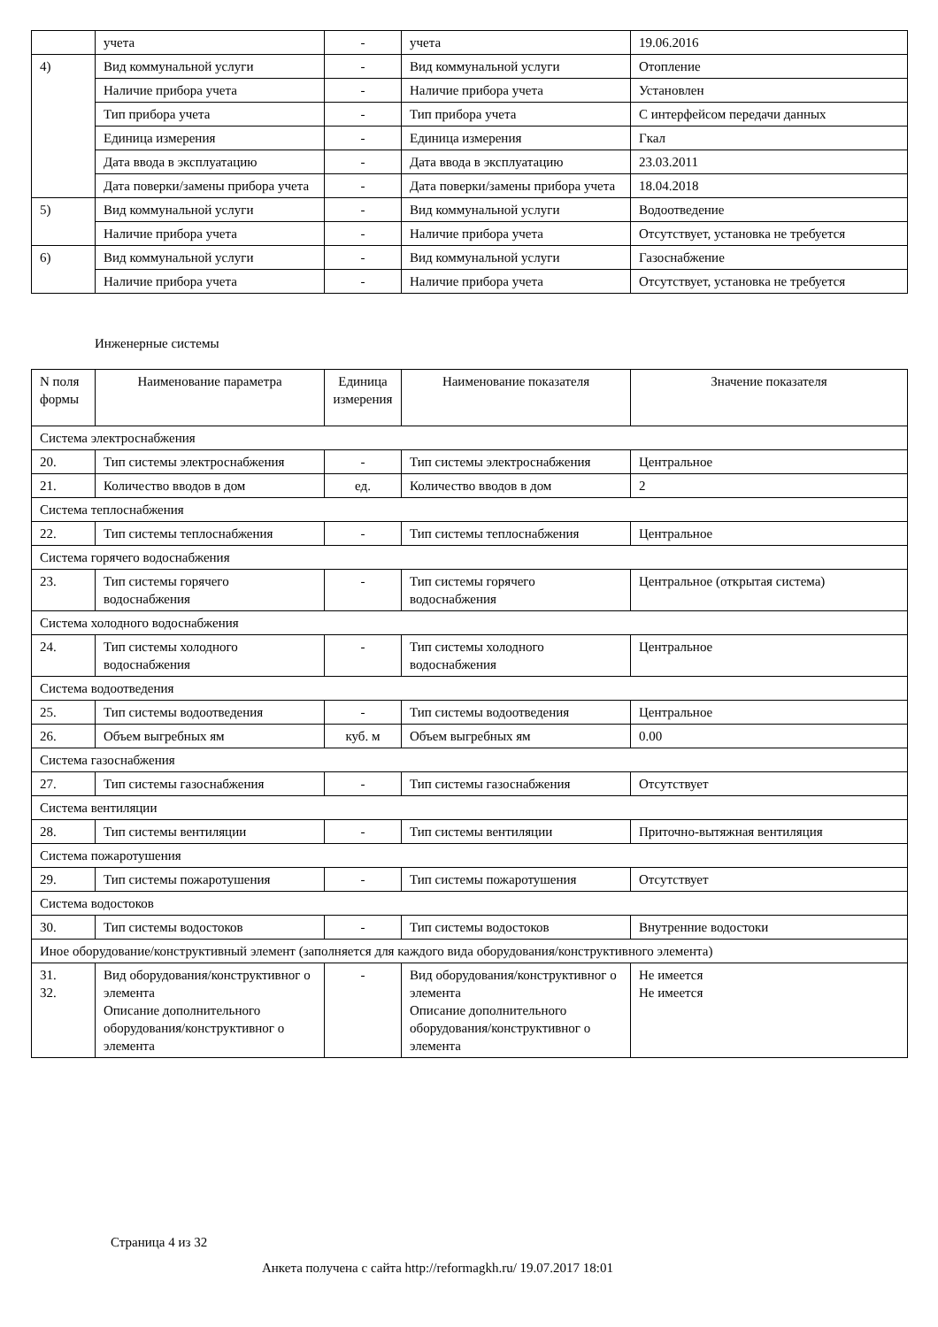| | учета | - | учета | 19.06.2016 |
| 4) | Вид коммунальной услуги | - | Вид коммунальной услуги | Отопление |
| | Наличие прибора учета | - | Наличие прибора учета | Установлен |
| | Тип прибора учета | - | Тип прибора учета | С интерфейсом передачи данных |
| | Единица измерения | - | Единица измерения | Гкал |
| | Дата ввода в эксплуатацию | - | Дата ввода в эксплуатацию | 23.03.2011 |
| | Дата поверки/замены прибора учета | - | Дата поверки/замены прибора учета | 18.04.2018 |
| 5) | Вид коммунальной услуги | - | Вид коммунальной услуги | Водоотведение |
| | Наличие прибора учета | - | Наличие прибора учета | Отсутствует, установка не требуется |
| 6) | Вид коммунальной услуги | - | Вид коммунальной услуги | Газоснабжение |
| | Наличие прибора учета | - | Наличие прибора учета | Отсутствует, установка не требуется |
Инженерные системы
| N поля формы | Наименование параметра | Единица измерения | Наименование показателя | Значение показателя |
| --- | --- | --- | --- | --- |
| Система электроснабжения | | | | |
| 20. | Тип системы электроснабжения | - | Тип системы электроснабжения | Центральное |
| 21. | Количество вводов в дом | ед. | Количество вводов в дом | 2 |
| Система теплоснабжения | | | | |
| 22. | Тип системы теплоснабжения | - | Тип системы теплоснабжения | Центральное |
| Система горячего водоснабжения | | | | |
| 23. | Тип системы горячего водоснабжения | - | Тип системы горячего водоснабжения | Центральное (открытая система) |
| Система холодного водоснабжения | | | | |
| 24. | Тип системы холодного водоснабжения | - | Тип системы холодного водоснабжения | Центральное |
| Система водоотведения | | | | |
| 25. | Тип системы водоотведения | - | Тип системы водоотведения | Центральное |
| 26. | Объем выгребных ям | куб. м | Объем выгребных ям | 0.00 |
| Система газоснабжения | | | | |
| 27. | Тип системы газоснабжения | - | Тип системы газоснабжения | Отсутствует |
| Система вентиляции | | | | |
| 28. | Тип системы вентиляции | - | Тип системы вентиляции | Приточно-вытяжная вентиляция |
| Система пожаротушения | | | | |
| 29. | Тип системы пожаротушения | - | Тип системы пожаротушения | Отсутствует |
| Система водостоков | | | | |
| 30. | Тип системы водостоков | - | Тип системы водостоков | Внутренние водостоки |
| Иное оборудование/конструктивный элемент (заполняется для каждого вида оборудования/конструктивного элемента) | | | | |
| 31. 32. | Вид оборудования/конструктивног о элемента Описание дополнительного оборудования/конструктивног о элемента | - | Вид оборудования/конструктивног о элемента Описание дополнительного оборудования/конструктивног о элемента | Не имеется Не имеется |
Страница 4 из 32
Анкета получена с сайта http://reformagkh.ru/ 19.07.2017 18:01